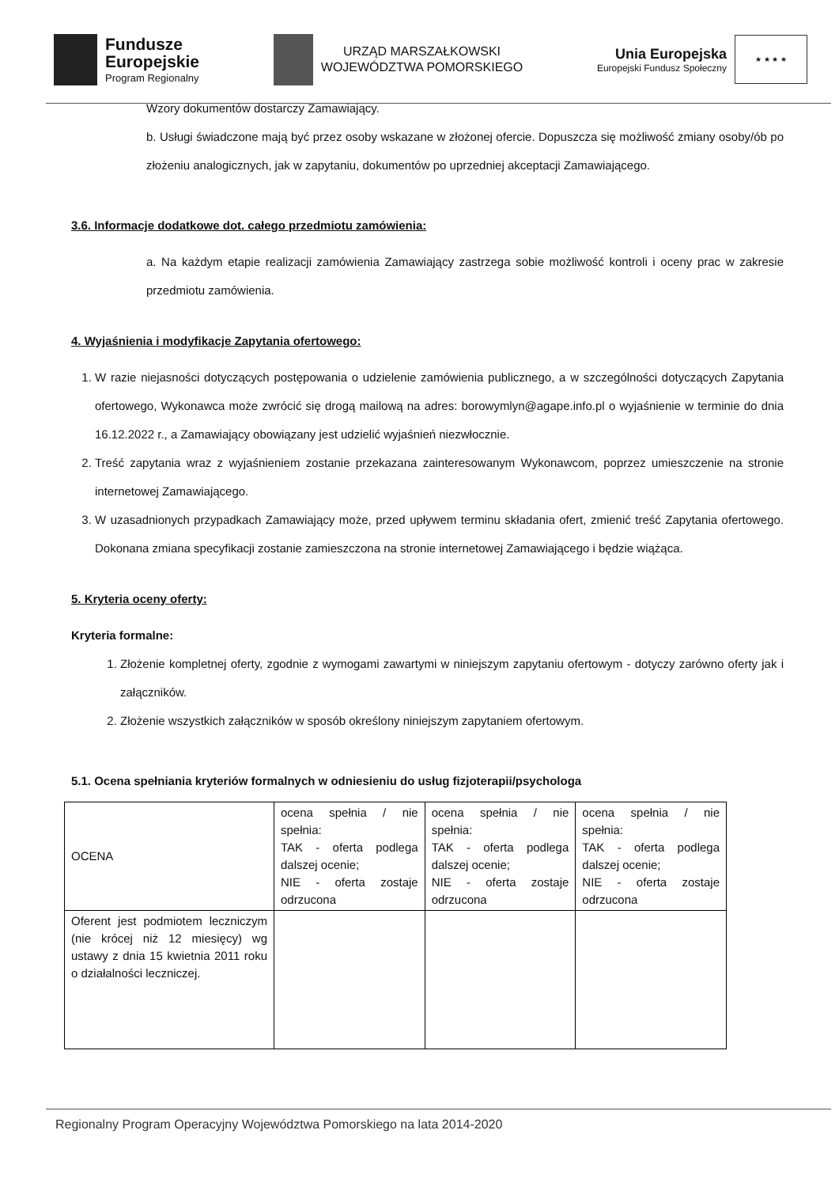Fundusze
Europejskie
Program Regionalny
URZĄD MARSZAŁKOWSKI
WOJEWÓDZTWA POMORSKIEGO
Unia Europejska
Europejski Fundusz Społeczny
★ ★ ★ ★
Wzory dokumentów dostarczy Zamawiający.
b. Usługi świadczone mają być przez osoby wskazane w złożonej ofercie. Dopuszcza się możliwość zmiany osoby/ób po złożeniu analogicznych, jak w zapytaniu, dokumentów po uprzedniej akceptacji Zamawiającego.
3.6. Informacje dodatkowe dot. całego przedmiotu zamówienia:
a. Na każdym etapie realizacji zamówienia Zamawiający zastrzega sobie możliwość kontroli i oceny prac w zakresie przedmiotu zamówienia.
4. Wyjaśnienia i modyfikacje Zapytania ofertowego:
1. W razie niejasności dotyczących postępowania o udzielenie zamówienia publicznego, a w szczególności dotyczących Zapytania ofertowego, Wykonawca może zwrócić się drogą mailową na adres: borowymlyn@agape.info.pl o wyjaśnienie w terminie do dnia 16.12.2022 r., a Zamawiający obowiązany jest udzielić wyjaśnień niezwłocznie.
2. Treść zapytania wraz z wyjaśnieniem zostanie przekazana zainteresowanym Wykonawcom, poprzez umieszczenie na stronie internetowej Zamawiającego.
3. W uzasadnionych przypadkach Zamawiający może, przed upływem terminu składania ofert, zmienić treść Zapytania ofertowego. Dokonana zmiana specyfikacji zostanie zamieszczona na stronie internetowej Zamawiającego i będzie wiążąca.
5. Kryteria oceny oferty:
Kryteria formalne:
1. Złożenie kompletnej oferty, zgodnie z wymogami zawartymi w niniejszym zapytaniu ofertowym - dotyczy zarówno oferty jak i załączników.
2. Złożenie wszystkich załączników w sposób określony niniejszym zapytaniem ofertowym.
5.1. Ocena spełniania kryteriów formalnych w odniesieniu do usług fizjoterapii/psychologa
| OCENA | ocena spełnia / nie spełnia: TAK - oferta podlega dalszej ocenie; NIE - oferta zostaje odrzucona | ocena spełnia / nie spełnia: TAK - oferta podlega dalszej ocenie; NIE - oferta zostaje odrzucona | ocena spełnia / nie spełnia: TAK - oferta podlega dalszej ocenie; NIE - oferta zostaje odrzucona |
| Oferent jest podmiotem leczniczym (nie krócej niż 12 miesięcy) wg ustawy z dnia 15 kwietnia 2011 roku o działalności leczniczej. | | | |
Regionalny Program Operacyjny Województwa Pomorskiego na lata 2014-2020